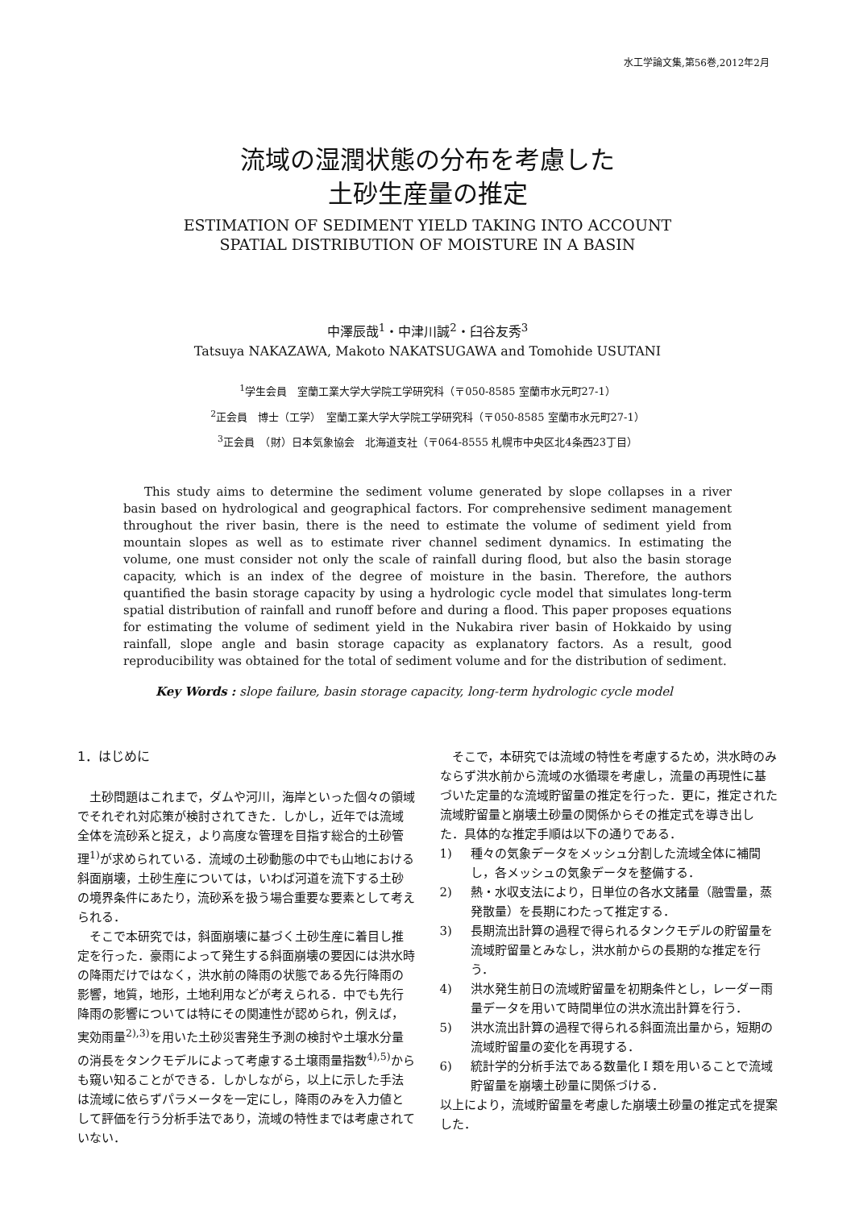水工学論文集,第56巻,2012年2月
流域の湿潤状態の分布を考慮した
土砂生産量の推定
ESTIMATION OF SEDIMENT YIELD TAKING INTO ACCOUNT
SPATIAL DISTRIBUTION OF MOISTURE IN A BASIN
中澤辰哉<sup>1</sup>・中津川誠<sup>2</sup>・臼谷友秀<sup>3</sup>
Tatsuya NAKAZAWA, Makoto NAKATSUGAWA and Tomohide USUTANI
<sup>1</sup> 学生会員　室蘭工業大学大学院工学研究科（〒050-8585 室蘭市水元町27-1）
<sup>2</sup> 正会員　博士（工学）　室蘭工業大学大学院工学研究科（〒050-8585 室蘭市水元町27-1）
<sup>3</sup> 正会員　（財）日本気象協会　北海道支社（〒064-8555 札幌市中央区北4条西23丁目）
This study aims to determine the sediment volume generated by slope collapses in a river basin based on hydrological and geographical factors. For comprehensive sediment management throughout the river basin, there is the need to estimate the volume of sediment yield from mountain slopes as well as to estimate river channel sediment dynamics. In estimating the volume, one must consider not only the scale of rainfall during flood, but also the basin storage capacity, which is an index of the degree of moisture in the basin. Therefore, the authors quantified the basin storage capacity by using a hydrologic cycle model that simulates long-term spatial distribution of rainfall and runoff before and during a flood. This paper proposes equations for estimating the volume of sediment yield in the Nukabira river basin of Hokkaido by using rainfall, slope angle and basin storage capacity as explanatory factors. As a result, good reproducibility was obtained for the total of sediment volume and for the distribution of sediment.
Key Words : slope failure, basin storage capacity, long-term hydrologic cycle model
1．はじめに
土砂問題はこれまで，ダムや河川，海岸といった個々の領域でそれぞれ対応策が検討されてきた．しかし，近年では流域全体を流砂系と捉え，より高度な管理を目指す総合的土砂管理<sup>1)</sup>が求められている．流域の土砂動態の中でも山地における斜面崩壊，土砂生産については，いわば河道を流下する土砂の境界条件にあたり，流砂系を扱う場合重要な要素として考えられる．
そこで本研究では，斜面崩壊に基づく土砂生産に着目し推定を行った．豪雨によって発生する斜面崩壊の要因には洪水時の降雨だけではなく，洪水前の降雨の状態である先行降雨の影響，地質，地形，土地利用などが考えられる．中でも先行降雨の影響については特にその関連性が認められ，例えば，実効雨量<sup>2),3)</sup>を用いた土砂災害発生予測の検討や土壌水分量の消長をタンクモデルによって考慮する土壌雨量指数<sup>4),5)</sup>からも窺い知ることができる．しかしながら，以上に示した手法は流域に依らずパラメータを一定にし，降雨のみを入力値として評価を行う分析手法であり，流域の特性までは考慮されていない．
そこで，本研究では流域の特性を考慮するため，洪水時のみならず洪水前から流域の水循環を考慮し，流量の再現性に基づいた定量的な流域貯留量の推定を行った．更に，推定された流域貯留量と崩壊土砂量の関係からその推定式を導き出した．具体的な推定手順は以下の通りである．
1) 種々の気象データをメッシュ分割した流域全体に補間し，各メッシュの気象データを整備する．
2) 熱・水収支法により，日単位の各水文諸量（融雪量，蒸発散量）を長期にわたって推定する．
3) 長期流出計算の過程で得られるタンクモデルの貯留量を流域貯留量とみなし，洪水前からの長期的な推定を行う．
4) 洪水発生前日の流域貯留量を初期条件とし，レーダー雨量データを用いて時間単位の洪水流出計算を行う．
5) 洪水流出計算の過程で得られる斜面流出量から，短期の流域貯留量の変化を再現する．
6) 統計学的分析手法である数量化 I 類を用いることで流域貯留量を崩壊土砂量に関係づける．
以上により，流域貯留量を考慮した崩壊土砂量の推定式を提案した．